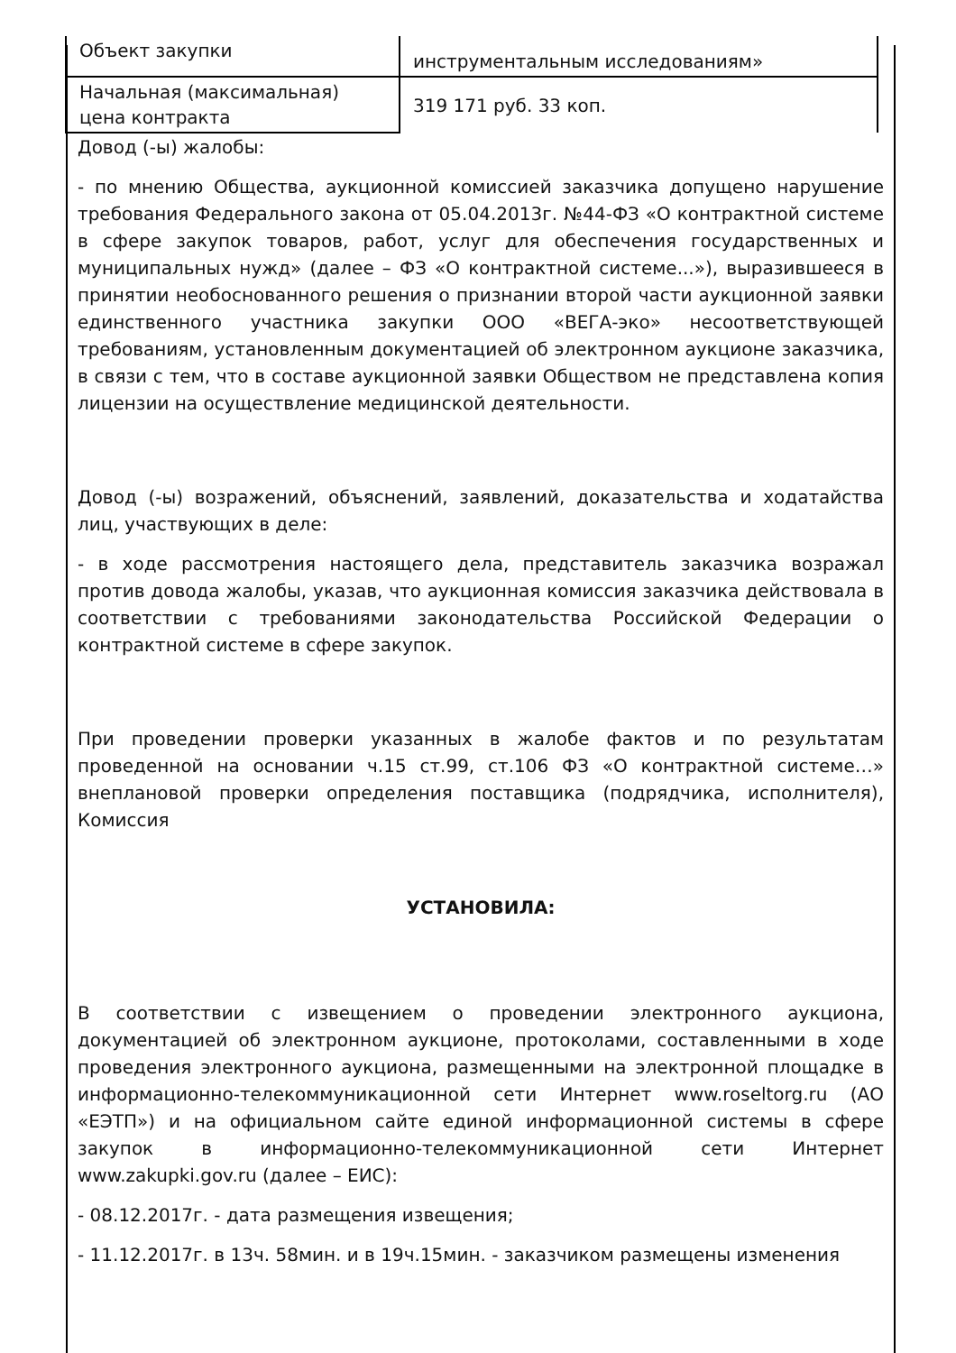| Объект закупки | инструментальным исследованиям» |
| Начальная (максимальная) цена контракта | 319 171 руб. 33 коп. |
Довод (-ы) жалобы:
- по мнению Общества, аукционной комиссией заказчика допущено нарушение требования Федерального закона от 05.04.2013г. №44-ФЗ «О контрактной системе в сфере закупок товаров, работ, услуг для обеспечения государственных и муниципальных нужд» (далее – ФЗ «О контрактной системе...»), выразившееся в принятии необоснованного решения о признании второй части аукционной заявки единственного участника закупки ООО «ВЕГА-эко» несоответствующей требованиям, установленным документацией об электронном аукционе заказчика, в связи с тем, что в составе аукционной заявки Обществом не представлена копия лицензии на осуществление медицинской деятельности.
Довод (-ы) возражений, объяснений, заявлений, доказательства и ходатайства лиц, участвующих в деле:
- в ходе рассмотрения настоящего дела, представитель заказчика возражал против довода жалобы, указав, что аукционная комиссия заказчика действовала в соответствии с требованиями законодательства Российской Федерации о контрактной системе в сфере закупок.
При проведении проверки указанных в жалобе фактов и по результатам проведенной на основании ч.15 ст.99, ст.106 ФЗ «О контрактной системе…» внеплановой проверки определения поставщика (подрядчика, исполнителя), Комиссия
УСТАНОВИЛА:
В соответствии с извещением о проведении электронного аукциона, документацией об электронном аукционе, протоколами, составленными в ходе проведения электронного аукциона, размещенными на электронной площадке в информационно-телекоммуникационной сети Интернет www.roseltorg.ru (АО «ЕЭТП») и на официальном сайте единой информационной системы в сфере закупок в информационно-телекоммуникационной сети Интернет www.zakupki.gov.ru (далее – ЕИС):
- 08.12.2017г. - дата размещения извещения;
- 11.12.2017г. в 13ч. 58мин. и в 19ч.15мин. - заказчиком размещены изменения